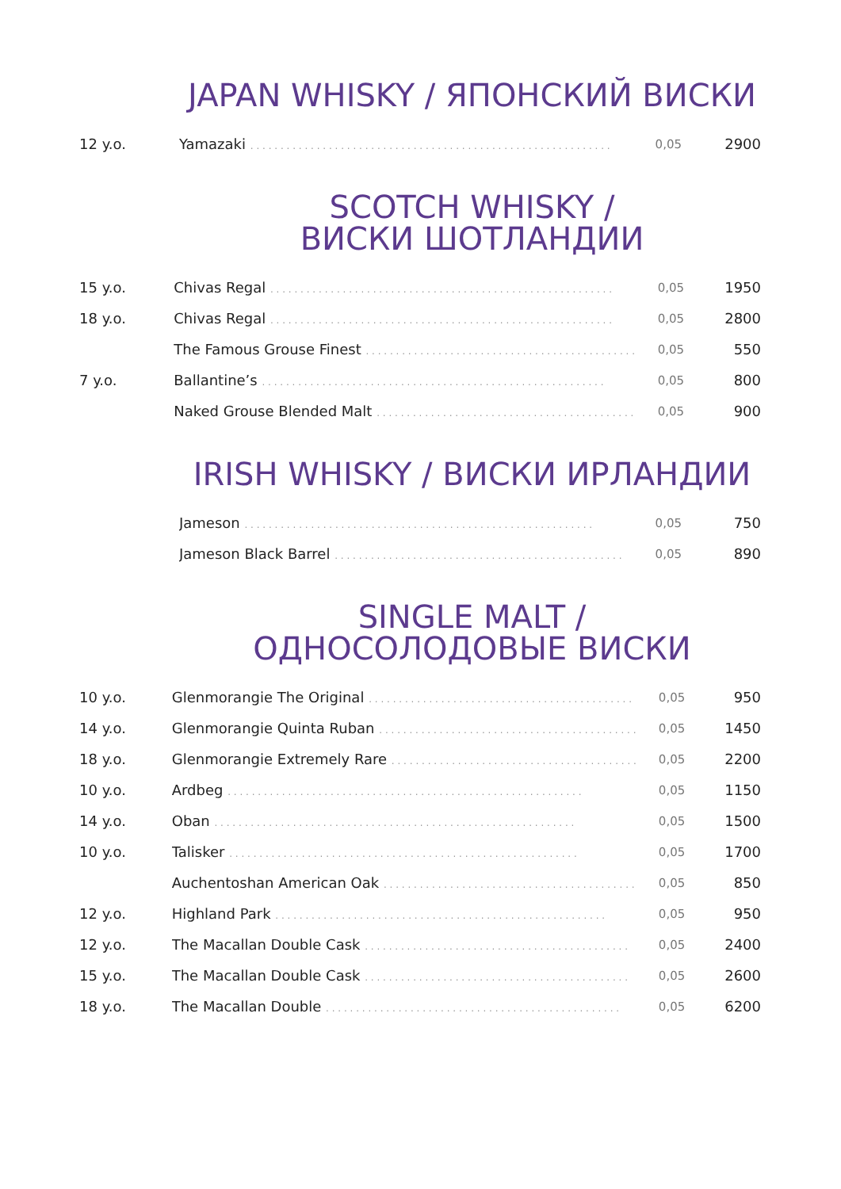JAPAN WHISKY / ЯПОНСКИЙ ВИСКИ
| 12 y.o. | Yamazaki . . . . . . . . . . . . . . . . . . . . . . . . . . . . . . . . . . . . . . . . . . . . . . . . . . . . . . . . . . . . | 0,05 | 2900 |
SCOTCH WHISKY /
ВИСКИ ШОТЛАНДИИ
| 15 y.o. | Chivas Regal . . . . . . . . . . . . . . . . . . . . . . . . . . . . . . . . . . . . . . . . . . . . . . . . . . . . . . . . . | 0,05 | 1950 |
| 18 y.o. | Chivas Regal . . . . . . . . . . . . . . . . . . . . . . . . . . . . . . . . . . . . . . . . . . . . . . . . . . . . . . . . . | 0,05 | 2800 |
| | The Famous Grouse Finest . . . . . . . . . . . . . . . . . . . . . . . . . . . . . . . . . . . . . . . . . . . . . | 0,05 | 550 |
| 7 y.o. | Ballantine’s . . . . . . . . . . . . . . . . . . . . . . . . . . . . . . . . . . . . . . . . . . . . . . . . . . . . . . . . . | 0,05 | 800 |
| | Naked Grouse Blended Malt . . . . . . . . . . . . . . . . . . . . . . . . . . . . . . . . . . . . . . . . . . . | 0,05 | 900 |
IRISH WHISKY / ВИСКИ ИРЛАНДИИ
| | Jameson . . . . . . . . . . . . . . . . . . . . . . . . . . . . . . . . . . . . . . . . . . . . . . . . . . . . . . . . . . | 0,05 | 750 |
| | Jameson Black Barrel . . . . . . . . . . . . . . . . . . . . . . . . . . . . . . . . . . . . . . . . . . . . . . . . | 0,05 | 890 |
SINGLE MALT /
ОДНОСОЛОДОВЫЕ ВИСКИ
| 10 y.o. | Glenmorangie The Original . . . . . . . . . . . . . . . . . . . . . . . . . . . . . . . . . . . . . . . . . . . . | 0,05 | 950 |
| 14 y.o. | Glenmorangie Quinta Ruban . . . . . . . . . . . . . . . . . . . . . . . . . . . . . . . . . . . . . . . . . . . | 0,05 | 1450 |
| 18 y.o. | Glenmorangie Extremely Rare . . . . . . . . . . . . . . . . . . . . . . . . . . . . . . . . . . . . . . . . . | 0,05 | 2200 |
| 10 y.o. | Ardbeg . . . . . . . . . . . . . . . . . . . . . . . . . . . . . . . . . . . . . . . . . . . . . . . . . . . . . . . . . . . | 0,05 | 1150 |
| 14 y.o. | Oban . . . . . . . . . . . . . . . . . . . . . . . . . . . . . . . . . . . . . . . . . . . . . . . . . . . . . . . . . . . . | 0,05 | 1500 |
| 10 y.o. | Talisker . . . . . . . . . . . . . . . . . . . . . . . . . . . . . . . . . . . . . . . . . . . . . . . . . . . . . . . . . . | 0,05 | 1700 |
| | Auchentoshan American Oak . . . . . . . . . . . . . . . . . . . . . . . . . . . . . . . . . . . . . . . . . . | 0,05 | 850 |
| 12 y.o. | Highland Park . . . . . . . . . . . . . . . . . . . . . . . . . . . . . . . . . . . . . . . . . . . . . . . . . . . . . . . | 0,05 | 950 |
| 12 y.o. | The Macallan Double Cask . . . . . . . . . . . . . . . . . . . . . . . . . . . . . . . . . . . . . . . . . . . . | 0,05 | 2400 |
| 15 y.o. | The Macallan Double Cask . . . . . . . . . . . . . . . . . . . . . . . . . . . . . . . . . . . . . . . . . . . . | 0,05 | 2600 |
| 18 y.o. | The Macallan Double . . . . . . . . . . . . . . . . . . . . . . . . . . . . . . . . . . . . . . . . . . . . . . . . . | 0,05 | 6200 |